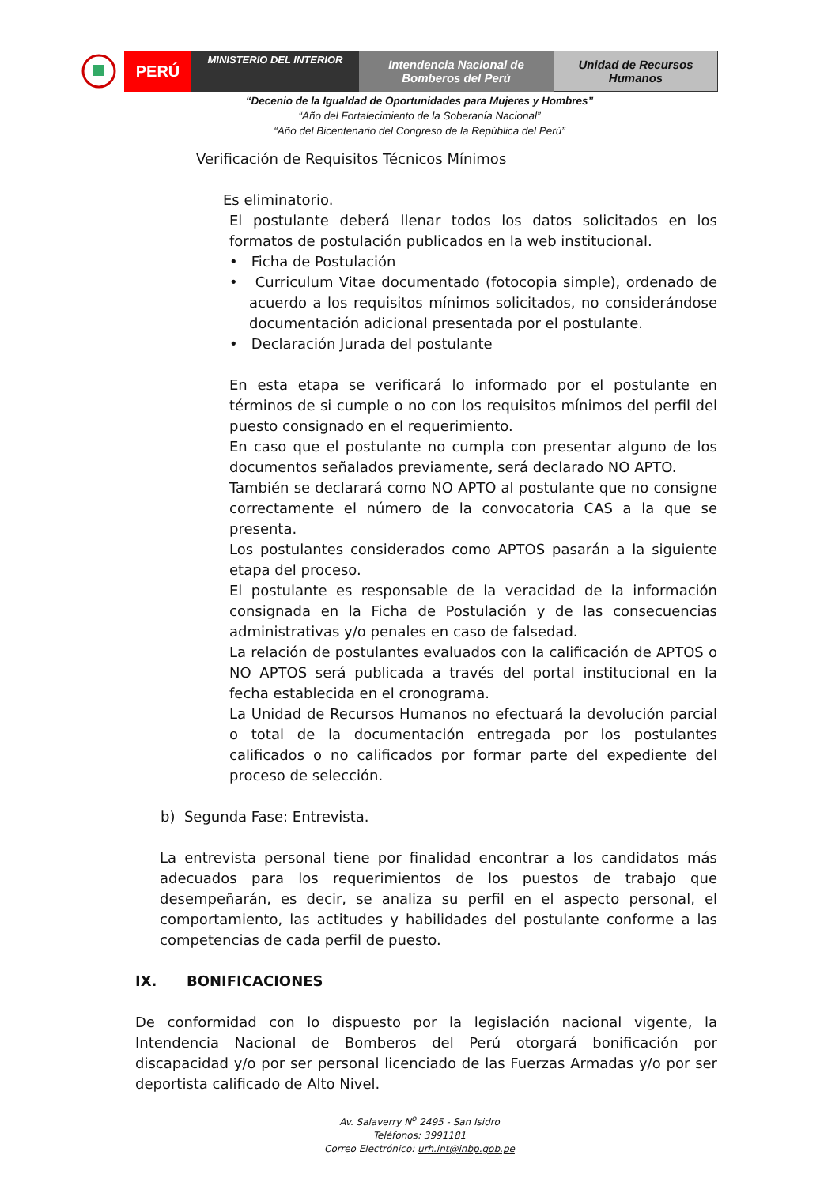PERÚ
MINISTERIO DEL INTERIOR
Intendencia Nacional de
Bomberos del Perú
Unidad de Recursos
Humanos
“Decenio de la Igualdad de Oportunidades para Mujeres y Hombres”
“Año del Fortalecimiento de la Soberanía Nacional”
“Año del Bicentenario del Congreso de la República del Perú”
Verificación de Requisitos Técnicos Mínimos
Es eliminatorio.
El postulante deberá llenar todos los datos solicitados en los formatos de postulación publicados en la web institucional.
• Ficha de Postulación
• Curriculum Vitae documentado (fotocopia simple), ordenado de acuerdo a los requisitos mínimos solicitados, no considerándose documentación adicional presentada por el postulante.
• Declaración Jurada del postulante
En esta etapa se verificará lo informado por el postulante en términos de si cumple o no con los requisitos mínimos del perfil del puesto consignado en el requerimiento.
En caso que el postulante no cumpla con presentar alguno de los documentos señalados previamente, será declarado NO APTO.
También se declarará como NO APTO al postulante que no consigne correctamente el número de la convocatoria CAS a la que se presenta.
Los postulantes considerados como APTOS pasarán a la siguiente etapa del proceso.
El postulante es responsable de la veracidad de la información consignada en la Ficha de Postulación y de las consecuencias administrativas y/o penales en caso de falsedad.
La relación de postulantes evaluados con la calificación de APTOS o NO APTOS será publicada a través del portal institucional en la fecha establecida en el cronograma.
La Unidad de Recursos Humanos no efectuará la devolución parcial o total de la documentación entregada por los postulantes calificados o no calificados por formar parte del expediente del proceso de selección.
b) Segunda Fase: Entrevista.
La entrevista personal tiene por finalidad encontrar a los candidatos más adecuados para los requerimientos de los puestos de trabajo que desempeñarán, es decir, se analiza su perfil en el aspecto personal, el comportamiento, las actitudes y habilidades del postulante conforme a las competencias de cada perfil de puesto.
IX. BONIFICACIONES
De conformidad con lo dispuesto por la legislación nacional vigente, la Intendencia Nacional de Bomberos del Perú otorgará bonificación por discapacidad y/o por ser personal licenciado de las Fuerzas Armadas y/o por ser deportista calificado de Alto Nivel.
Av. Salaverry N<sup>o</sup> 2495 - San Isidro
Teléfonos: 3991181
Correo Electrónico: urh.int@inbp.gob.pe